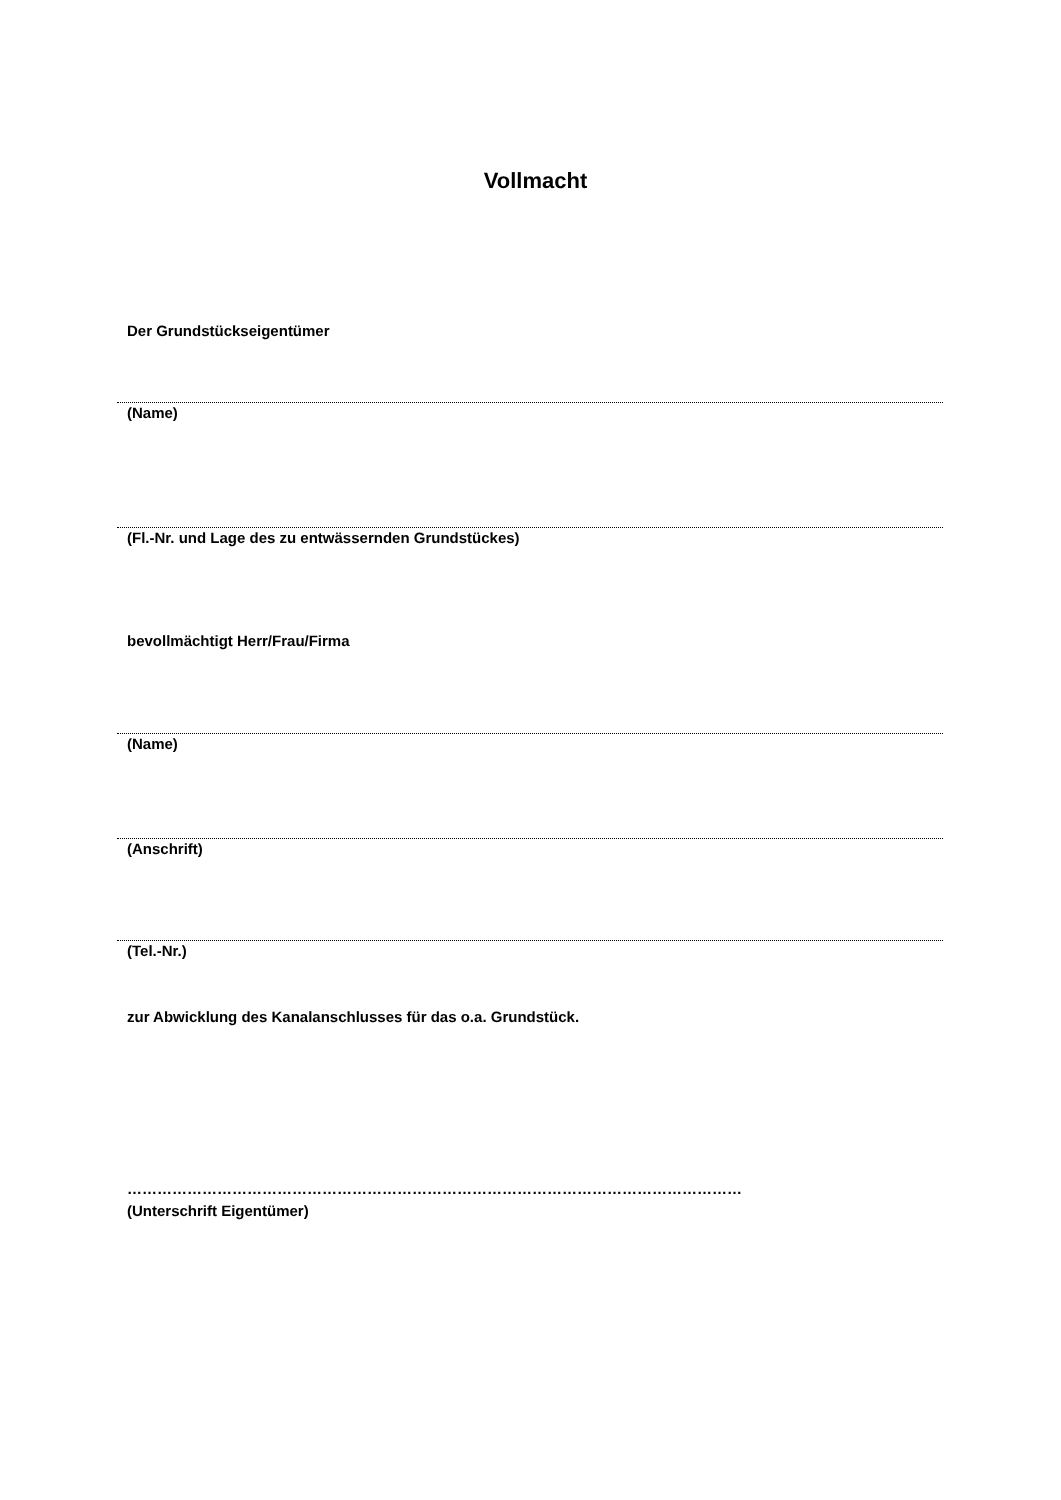Vollmacht
Der Grundstückseigentümer
(Name)
(Fl.-Nr. und Lage des zu entwässernden Grundstückes)
bevollmächtigt Herr/Frau/Firma
(Name)
(Anschrift)
(Tel.-Nr.)
zur Abwicklung des Kanalanschlusses für das o.a. Grundstück.
……………………………………………………………………………………………………………
(Unterschrift Eigentümer)